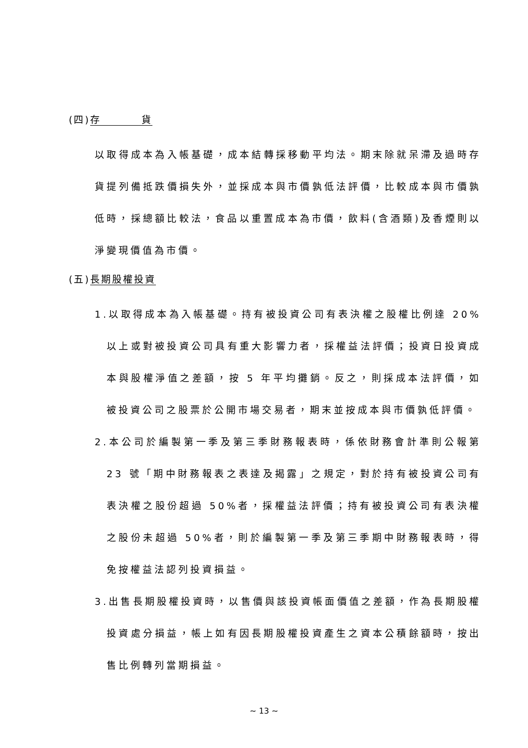(四)存 貨
以取得成本為入帳基礎，成本結轉採移動平均法。期末除就呆滯及過時存貨提列備抵跌價損失外，並採成本與市價孰低法評價，比較成本與市價孰低時，採總額比較法，食品以重置成本為市價，飲料(含酒類)及香煙則以淨變現價值為市價。
(五)長期股權投資
1.以取得成本為入帳基礎。持有被投資公司有表決權之股權比例達 20%以上或對被投資公司具有重大影響力者，採權益法評價；投資日投資成本與股權淨值之差額，按 5 年平均攤銷。反之，則採成本法評價，如被投資公司之股票於公開市場交易者，期末並按成本與市價孰低評價。
2.本公司於編製第一季及第三季財務報表時，係依財務會計準則公報第 23 號「期中財務報表之表達及揭露」之規定，對於持有被投資公司有表決權之股份超過 50%者，採權益法評價；持有被投資公司有表決權之股份未超過 50%者，則於編製第一季及第三季期中財務報表時，得免按權益法認列投資損益。
3.出售長期股權投資時，以售價與該投資帳面價值之差額，作為長期股權投資處分損益，帳上如有因長期股權投資產生之資本公積餘額時，按出售比例轉列當期損益。
~ 13 ~